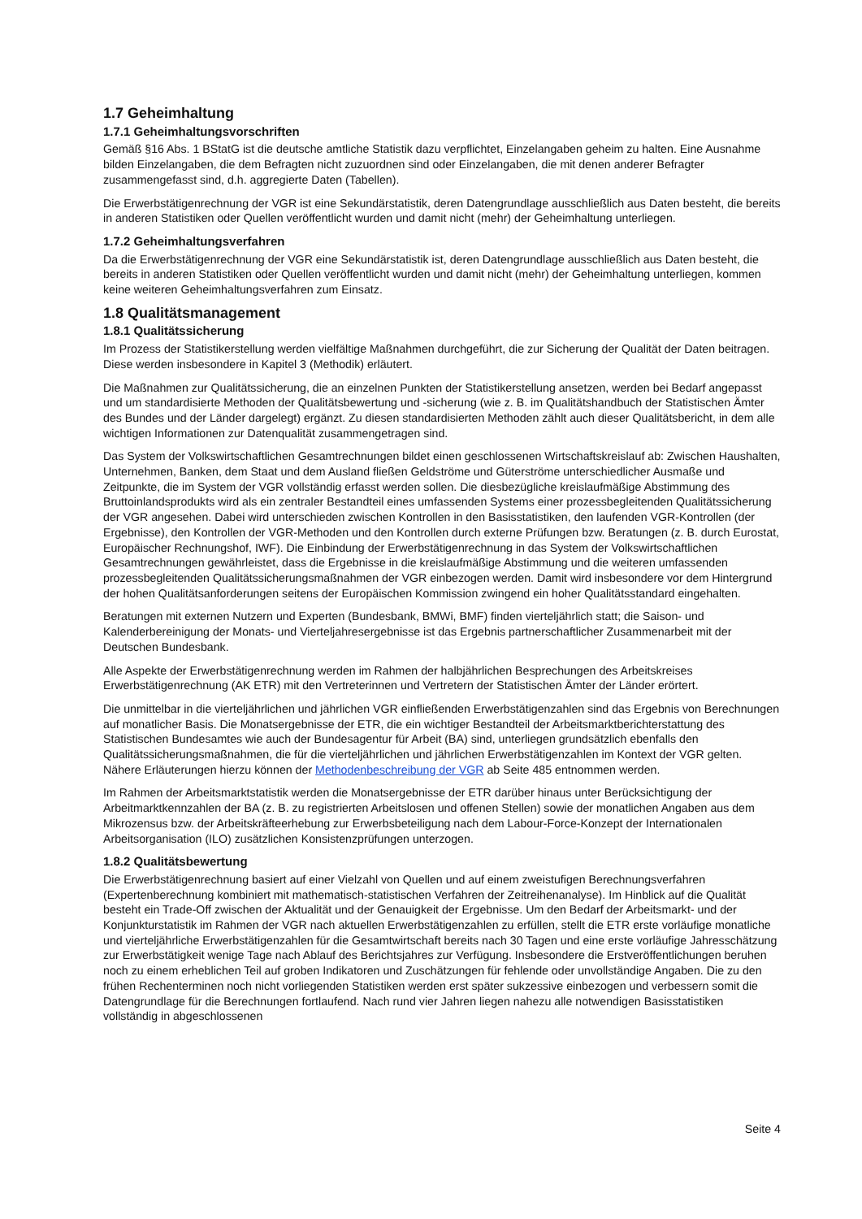1.7 Geheimhaltung
1.7.1 Geheimhaltungsvorschriften
Gemäß §16 Abs. 1 BStatG ist die deutsche amtliche Statistik dazu verpflichtet, Einzelangaben geheim zu halten. Eine Ausnahme bilden Einzelangaben, die dem Befragten nicht zuzuordnen sind oder Einzelangaben, die mit denen anderer Befragter zusammengefasst sind, d.h. aggregierte Daten (Tabellen).
Die Erwerbstätigenrechnung der VGR ist eine Sekundärstatistik, deren Datengrundlage ausschließlich aus Daten besteht, die bereits in anderen Statistiken oder Quellen veröffentlicht wurden und damit nicht (mehr) der Geheimhaltung unterliegen.
1.7.2 Geheimhaltungsverfahren
Da die Erwerbstätigenrechnung der VGR eine Sekundärstatistik ist, deren Datengrundlage ausschließlich aus Daten besteht, die bereits in anderen Statistiken oder Quellen veröffentlicht wurden und damit nicht (mehr) der Geheimhaltung unterliegen, kommen keine weiteren Geheimhaltungsverfahren zum Einsatz.
1.8 Qualitätsmanagement
1.8.1 Qualitätssicherung
Im Prozess der Statistikerstellung werden vielfältige Maßnahmen durchgeführt, die zur Sicherung der Qualität der Daten beitragen. Diese werden insbesondere in Kapitel 3 (Methodik) erläutert.
Die Maßnahmen zur Qualitätssicherung, die an einzelnen Punkten der Statistikerstellung ansetzen, werden bei Bedarf angepasst und um standardisierte Methoden der Qualitätsbewertung und -sicherung (wie z. B. im Qualitätshandbuch der Statistischen Ämter des Bundes und der Länder dargelegt) ergänzt. Zu diesen standardisierten Methoden zählt auch dieser Qualitätsbericht, in dem alle wichtigen Informationen zur Datenqualität zusammengetragen sind.
Das System der Volkswirtschaftlichen Gesamtrechnungen bildet einen geschlossenen Wirtschaftskreislauf ab: Zwischen Haushalten, Unternehmen, Banken, dem Staat und dem Ausland fließen Geldströme und Güterströme unterschiedlicher Ausmaße und Zeitpunkte, die im System der VGR vollständig erfasst werden sollen. Die diesbezügliche kreislaufmäßige Abstimmung des Bruttoinlandsprodukts wird als ein zentraler Bestandteil eines umfassenden Systems einer prozessbegleitenden Qualitätssicherung der VGR angesehen. Dabei wird unterschieden zwischen Kontrollen in den Basisstatistiken, den laufenden VGR-Kontrollen (der Ergebnisse), den Kontrollen der VGR-Methoden und den Kontrollen durch externe Prüfungen bzw. Beratungen (z. B. durch Eurostat, Europäischer Rechnungshof, IWF). Die Einbindung der Erwerbstätigenrechnung in das System der Volkswirtschaftlichen Gesamtrechnungen gewährleistet, dass die Ergebnisse in die kreislaufmäßige Abstimmung und die weiteren umfassenden prozessbegleitenden Qualitätssicherungsmaßnahmen der VGR einbezogen werden. Damit wird insbesondere vor dem Hintergrund der hohen Qualitätsanforderungen seitens der Europäischen Kommission zwingend ein hoher Qualitätsstandard eingehalten.
Beratungen mit externen Nutzern und Experten (Bundesbank, BMWi, BMF) finden vierteljährlich statt; die Saison- und Kalenderbereinigung der Monats- und Vierteljahresergebnisse ist das Ergebnis partnerschaftlicher Zusammenarbeit mit der Deutschen Bundesbank.
Alle Aspekte der Erwerbstätigenrechnung werden im Rahmen der halbjährlichen Besprechungen des Arbeitskreises Erwerbstätigenrechnung (AK ETR) mit den Vertreterinnen und Vertretern der Statistischen Ämter der Länder erörtert.
Die unmittelbar in die vierteljährlichen und jährlichen VGR einfließenden Erwerbstätigenzahlen sind das Ergebnis von Berechnungen auf monatlicher Basis. Die Monatsergebnisse der ETR, die ein wichtiger Bestandteil der Arbeitsmarktberichterstattung des Statistischen Bundesamtes wie auch der Bundesagentur für Arbeit (BA) sind, unterliegen grundsätzlich ebenfalls den Qualitätssicherungsmaßnahmen, die für die vierteljährlichen und jährlichen Erwerbstätigenzahlen im Kontext der VGR gelten. Nähere Erläuterungen hierzu können der Methodenbeschreibung der VGR ab Seite 485 entnommen werden.
Im Rahmen der Arbeitsmarktstatistik werden die Monatsergebnisse der ETR darüber hinaus unter Berücksichtigung der Arbeitmarktkennzahlen der BA (z. B. zu registrierten Arbeitslosen und offenen Stellen) sowie der monatlichen Angaben aus dem Mikrozensus bzw. der Arbeitskräfteerhebung zur Erwerbsbeteiligung nach dem Labour-Force-Konzept der Internationalen Arbeitsorganisation (ILO) zusätzlichen Konsistenzprüfungen unterzogen.
1.8.2 Qualitätsbewertung
Die Erwerbstätigenrechnung basiert auf einer Vielzahl von Quellen und auf einem zweistufigen Berechnungsverfahren (Expertenberechnung kombiniert mit mathematisch-statistischen Verfahren der Zeitreihenanalyse). Im Hinblick auf die Qualität besteht ein Trade-Off zwischen der Aktualität und der Genauigkeit der Ergebnisse. Um den Bedarf der Arbeitsmarkt- und der Konjunkturstatistik im Rahmen der VGR nach aktuellen Erwerbstätigenzahlen zu erfüllen, stellt die ETR erste vorläufige monatliche und vierteljährliche Erwerbstätigenzahlen für die Gesamtwirtschaft bereits nach 30 Tagen und eine erste vorläufige Jahresschätzung zur Erwerbstätigkeit wenige Tage nach Ablauf des Berichtsjahres zur Verfügung. Insbesondere die Erstveröffentlichungen beruhen noch zu einem erheblichen Teil auf groben Indikatoren und Zuschätzungen für fehlende oder unvollständige Angaben. Die zu den frühen Rechenterminen noch nicht vorliegenden Statistiken werden erst später sukzessive einbezogen und verbessern somit die Datengrundlage für die Berechnungen fortlaufend. Nach rund vier Jahren liegen nahezu alle notwendigen Basisstatistiken vollständig in abgeschlossenen
Seite 4